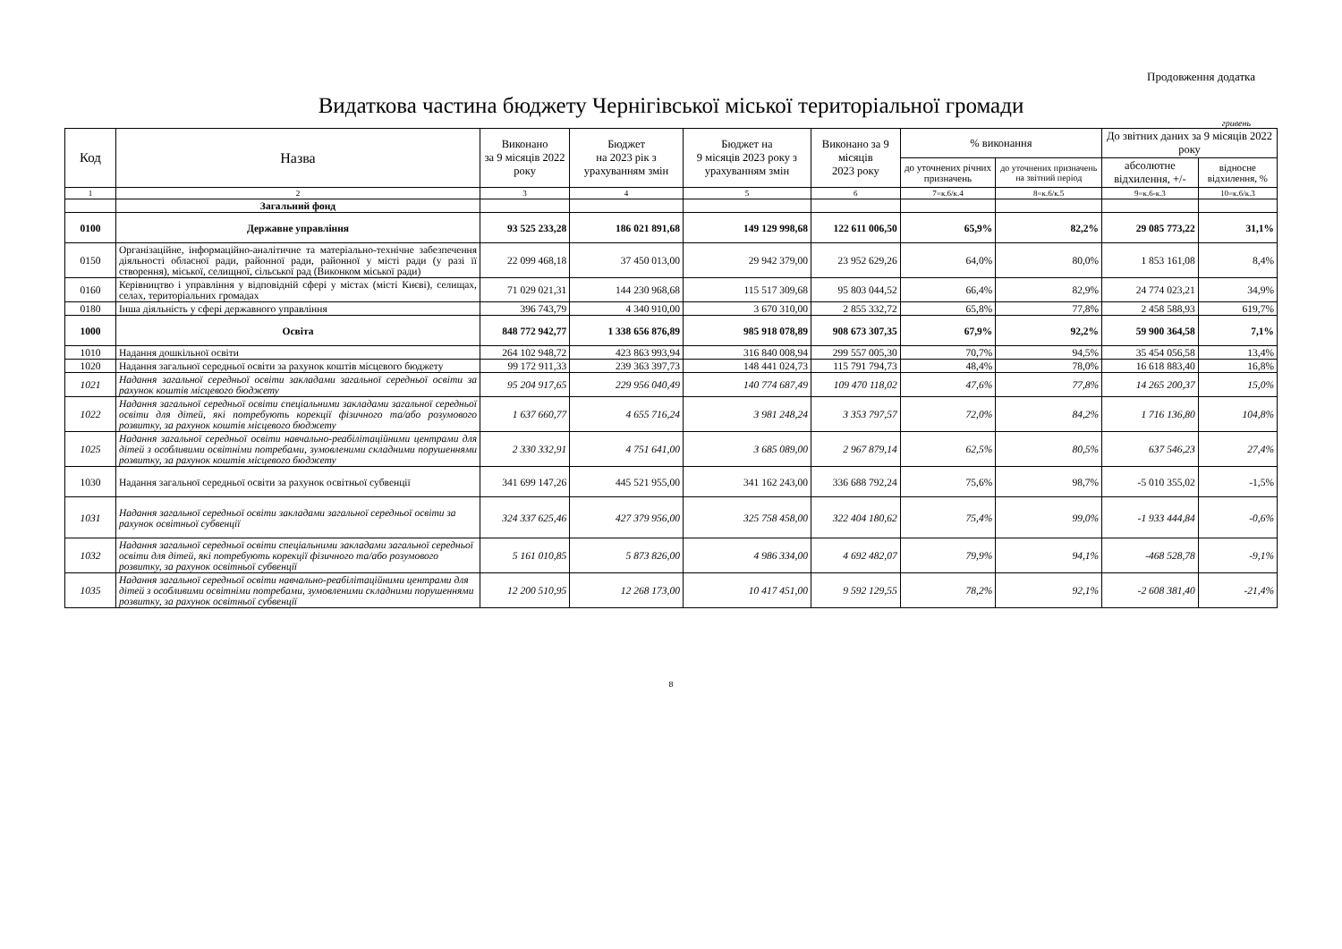Продовження додатка
Видаткова частина бюджету Чернігівської міської територіальної громади
гривень
| Код | Назва | Виконано за 9 місяців 2022 року | Бюджет на 2023 рік з урахуванням змін | Бюджет на 9 місяців 2023 року з урахуванням змін | Виконано за 9 місяців 2023 року | % виконання | | До звітних даних за 9 місяців 2022 року | |
| --- | --- | --- | --- | --- | --- | --- | --- | --- | --- |
| | | | | | | до уточнених річних призначень | до уточнених призначень на звітний період | абсолютне відхилення, +/- | відносне відхилення, % |
| 1 | 2 | 3 | 4 | 5 | 6 | 7=к.6/к.4 | 8=к.6/к.5 | 9=к.6-к.3 | 10=к.6/к.3 |
| | Загальний фонд | | | | | | | | |
| 0100 | Державне управління | 93 525 233,28 | 186 021 891,68 | 149 129 998,68 | 122 611 006,50 | 65,9% | 82,2% | 29 085 773,22 | 31,1% |
| 0150 | Організаційне, інформаційно-аналітичне та матеріально-технічне забезпечення діяльності обласної ради, районної ради, районної у місті ради (у разі її створення), міської, селищної, сільської рад (Виконком міської ради) | 22 099 468,18 | 37 450 013,00 | 29 942 379,00 | 23 952 629,26 | 64,0% | 80,0% | 1 853 161,08 | 8,4% |
| 0160 | Керівництво і управління у відповідній сфері у містах (місті Києві), селищах, селах, територіальних громадах | 71 029 021,31 | 144 230 968,68 | 115 517 309,68 | 95 803 044,52 | 66,4% | 82,9% | 24 774 023,21 | 34,9% |
| 0180 | Інша діяльність у сфері державного управління | 396 743,79 | 4 340 910,00 | 3 670 310,00 | 2 855 332,72 | 65,8% | 77,8% | 2 458 588,93 | 619,7% |
| 1000 | Освіта | 848 772 942,77 | 1 338 656 876,89 | 985 918 078,89 | 908 673 307,35 | 67,9% | 92,2% | 59 900 364,58 | 7,1% |
| 1010 | Надання дошкільної освіти | 264 102 948,72 | 423 863 993,94 | 316 840 008,94 | 299 557 005,30 | 70,7% | 94,5% | 35 454 056,58 | 13,4% |
| 1020 | Надання загальної середньої освіти за рахунок коштів місцевого бюджету | 99 172 911,33 | 239 363 397,73 | 148 441 024,73 | 115 791 794,73 | 48,4% | 78,0% | 16 618 883,40 | 16,8% |
| 1021 | Надання загальної середньої освіти закладами загальної середньої освіти за рахунок коштів місцевого бюджету | 95 204 917,65 | 229 956 040,49 | 140 774 687,49 | 109 470 118,02 | 47,6% | 77,8% | 14 265 200,37 | 15,0% |
| 1022 | Надання загальної середньої освіти спеціальними закладами загальної середньої освіти для дітей, які потребують корекції фізичного та/або розумового розвитку, за рахунок коштів місцевого бюджету | 1 637 660,77 | 4 655 716,24 | 3 981 248,24 | 3 353 797,57 | 72,0% | 84,2% | 1 716 136,80 | 104,8% |
| 1025 | Надання загальної середньої освіти навчально-реабілітаційними центрами для дітей з особливими освітніми потребами, зумовленими складними порушеннями розвитку, за рахунок коштів місцевого бюджету | 2 330 332,91 | 4 751 641,00 | 3 685 089,00 | 2 967 879,14 | 62,5% | 80,5% | 637 546,23 | 27,4% |
| 1030 | Надання загальної середньої освіти за рахунок освітньої субвенції | 341 699 147,26 | 445 521 955,00 | 341 162 243,00 | 336 688 792,24 | 75,6% | 98,7% | -5 010 355,02 | -1,5% |
| 1031 | Надання загальної середньої освіти закладами загальної середньої освіти за рахунок освітньої субвенції | 324 337 625,46 | 427 379 956,00 | 325 758 458,00 | 322 404 180,62 | 75,4% | 99,0% | -1 933 444,84 | -0,6% |
| 1032 | Надання загальної середньої освіти спеціальними закладами загальної середньої освіти для дітей, які потребують корекції фізичного та/або розумового розвитку, за рахунок освітньої субвенції | 5 161 010,85 | 5 873 826,00 | 4 986 334,00 | 4 692 482,07 | 79,9% | 94,1% | -468 528,78 | -9,1% |
| 1035 | Надання загальної середньої освіти навчально-реабілітаційними центрами для дітей з особливими освітніми потребами, зумовленими складними порушеннями розвитку, за рахунок освітньої субвенції | 12 200 510,95 | 12 268 173,00 | 10 417 451,00 | 9 592 129,55 | 78,2% | 92,1% | -2 608 381,40 | -21,4% |
8